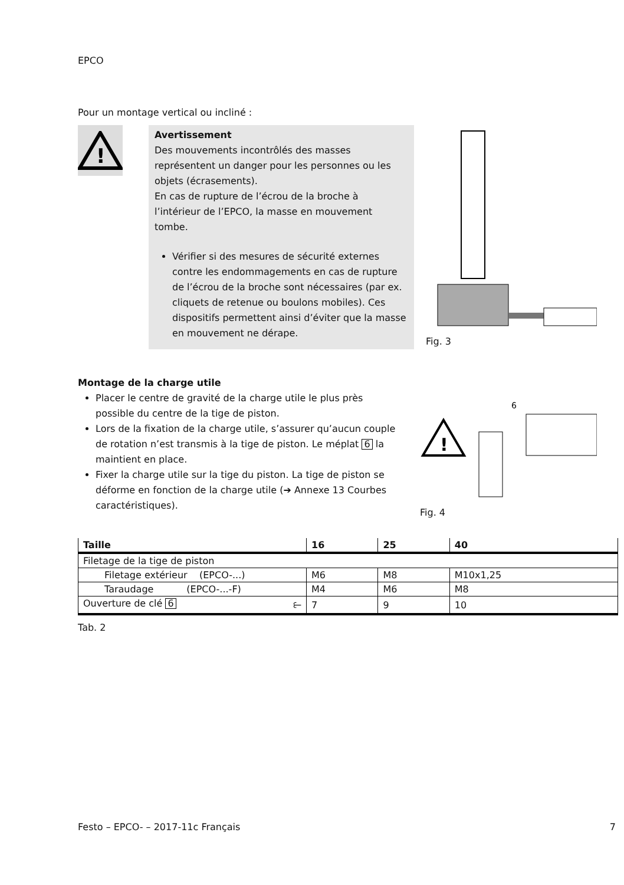EPCO
Pour un montage vertical ou incliné :
!
Avertissement
Des mouvements incontrôlés des masses représentent un danger pour les personnes ou les objets (écrasements).
En cas de rupture de l’écrou de la broche à l’intérieur de l’EPCO, la masse en mouvement tombe.
Vérifier si des mesures de sécurité externes contre les endommagements en cas de rupture de l’écrou de la broche sont nécessaires (par ex. cliquets de retenue ou boulons mobiles). Ces dispositifs permettent ainsi d’éviter que la masse en mouvement ne dérape.
Fig. 3
Montage de la charge utile
Placer le centre de gravité de la charge utile le plus près possible du centre de la tige de piston.
Lors de la fixation de la charge utile, s’assurer qu’aucun couple de rotation n’est transmis à la tige de piston. Le méplat 6 la maintient en place.
Fixer la charge utile sur la tige du piston. La tige de piston se déforme en fonction de la charge utile (➔ Annexe 13 Courbes caractéristiques).
!
6
Fig. 4
| Taille | 16 | 25 | 40 |
| --- | --- | --- | --- |
| Filetage de la tige de piston | | | |
| Filetage extérieur (EPCO-...) | M6 | M8 | M10x1,25 |
| Taraudage (EPCO-...-F) | M4 | M6 | M8 |
| Ouverture de clé 6 ⥼ | 7 | 9 | 10 |
Tab. 2
Festo – EPCO- – 2017-11c Français 7